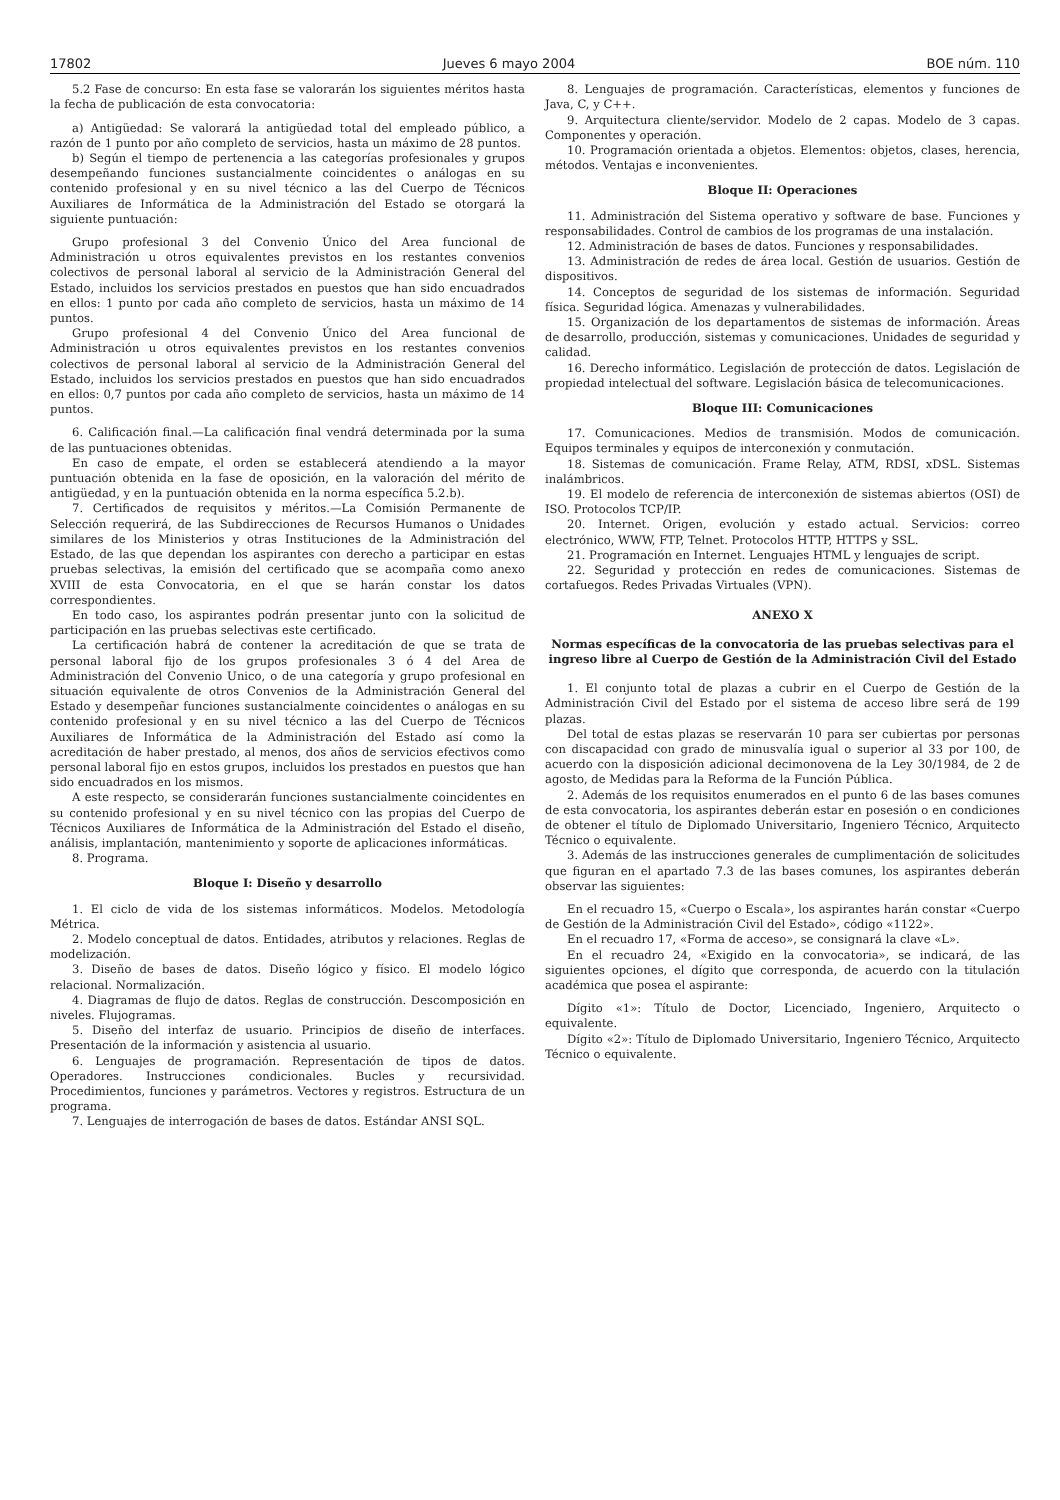17802 Jueves 6 mayo 2004 BOE núm. 110
5.2 Fase de concurso: En esta fase se valorarán los siguientes méritos hasta la fecha de publicación de esta convocatoria:
a) Antigüedad: Se valorará la antigüedad total del empleado público, a razón de 1 punto por año completo de servicios, hasta un máximo de 28 puntos.
b) Según el tiempo de pertenencia a las categorías profesionales y grupos desempeñando funciones sustancialmente coincidentes o análogas en su contenido profesional y en su nivel técnico a las del Cuerpo de Técnicos Auxiliares de Informática de la Administración del Estado se otorgará la siguiente puntuación:
Grupo profesional 3 del Convenio Único del Area funcional de Administración u otros equivalentes previstos en los restantes convenios colectivos de personal laboral al servicio de la Administración General del Estado, incluidos los servicios prestados en puestos que han sido encuadrados en ellos: 1 punto por cada año completo de servicios, hasta un máximo de 14 puntos.
Grupo profesional 4 del Convenio Único del Area funcional de Administración u otros equivalentes previstos en los restantes convenios colectivos de personal laboral al servicio de la Administración General del Estado, incluidos los servicios prestados en puestos que han sido encuadrados en ellos: 0,7 puntos por cada año completo de servicios, hasta un máximo de 14 puntos.
6. Calificación final.—La calificación final vendrá determinada por la suma de las puntuaciones obtenidas.
En caso de empate, el orden se establecerá atendiendo a la mayor puntuación obtenida en la fase de oposición, en la valoración del mérito de antigüedad, y en la puntuación obtenida en la norma específica 5.2.b).
7. Certificados de requisitos y méritos.—La Comisión Permanente de Selección requerirá, de las Subdirecciones de Recursos Humanos o Unidades similares de los Ministerios y otras Instituciones de la Administración del Estado, de las que dependan los aspirantes con derecho a participar en estas pruebas selectivas, la emisión del certificado que se acompaña como anexo XVIII de esta Convocatoria, en el que se harán constar los datos correspondientes.
En todo caso, los aspirantes podrán presentar junto con la solicitud de participación en las pruebas selectivas este certificado.
La certificación habrá de contener la acreditación de que se trata de personal laboral fijo de los grupos profesionales 3 ó 4 del Area de Administración del Convenio Unico, o de una categoría y grupo profesional en situación equivalente de otros Convenios de la Administración General del Estado y desempeñar funciones sustancialmente coincidentes o análogas en su contenido profesional y en su nivel técnico a las del Cuerpo de Técnicos Auxiliares de Informática de la Administración del Estado así como la acreditación de haber prestado, al menos, dos años de servicios efectivos como personal laboral fijo en estos grupos, incluidos los prestados en puestos que han sido encuadrados en los mismos.
A este respecto, se considerarán funciones sustancialmente coincidentes en su contenido profesional y en su nivel técnico con las propias del Cuerpo de Técnicos Auxiliares de Informática de la Administración del Estado el diseño, análisis, implantación, mantenimiento y soporte de aplicaciones informáticas.
8. Programa.
Bloque I: Diseño y desarrollo
1. El ciclo de vida de los sistemas informáticos. Modelos. Metodología Métrica.
2. Modelo conceptual de datos. Entidades, atributos y relaciones. Reglas de modelización.
3. Diseño de bases de datos. Diseño lógico y físico. El modelo lógico relacional. Normalización.
4. Diagramas de flujo de datos. Reglas de construcción. Descomposición en niveles. Flujogramas.
5. Diseño del interfaz de usuario. Principios de diseño de interfaces. Presentación de la información y asistencia al usuario.
6. Lenguajes de programación. Representación de tipos de datos. Operadores. Instrucciones condicionales. Bucles y recursividad. Procedimientos, funciones y parámetros. Vectores y registros. Estructura de un programa.
7. Lenguajes de interrogación de bases de datos. Estándar ANSI SQL.
8. Lenguajes de programación. Características, elementos y funciones de Java, C, y C++.
9. Arquitectura cliente/servidor. Modelo de 2 capas. Modelo de 3 capas. Componentes y operación.
10. Programación orientada a objetos. Elementos: objetos, clases, herencia, métodos. Ventajas e inconvenientes.
Bloque II: Operaciones
11. Administración del Sistema operativo y software de base. Funciones y responsabilidades. Control de cambios de los programas de una instalación.
12. Administración de bases de datos. Funciones y responsabilidades.
13. Administración de redes de área local. Gestión de usuarios. Gestión de dispositivos.
14. Conceptos de seguridad de los sistemas de información. Seguridad física. Seguridad lógica. Amenazas y vulnerabilidades.
15. Organización de los departamentos de sistemas de información. Áreas de desarrollo, producción, sistemas y comunicaciones. Unidades de seguridad y calidad.
16. Derecho informático. Legislación de protección de datos. Legislación de propiedad intelectual del software. Legislación básica de telecomunicaciones.
Bloque III: Comunicaciones
17. Comunicaciones. Medios de transmisión. Modos de comunicación. Equipos terminales y equipos de interconexión y conmutación.
18. Sistemas de comunicación. Frame Relay, ATM, RDSI, xDSL. Sistemas inalámbricos.
19. El modelo de referencia de interconexión de sistemas abiertos (OSI) de ISO. Protocolos TCP/IP.
20. Internet. Origen, evolución y estado actual. Servicios: correo electrónico, WWW, FTP, Telnet. Protocolos HTTP, HTTPS y SSL.
21. Programación en Internet. Lenguajes HTML y lenguajes de script.
22. Seguridad y protección en redes de comunicaciones. Sistemas de cortafuegos. Redes Privadas Virtuales (VPN).
ANEXO X
Normas específicas de la convocatoria de las pruebas selectivas para el ingreso libre al Cuerpo de Gestión de la Administración Civil del Estado
1. El conjunto total de plazas a cubrir en el Cuerpo de Gestión de la Administración Civil del Estado por el sistema de acceso libre será de 199 plazas.
Del total de estas plazas se reservarán 10 para ser cubiertas por personas con discapacidad con grado de minusvalía igual o superior al 33 por 100, de acuerdo con la disposición adicional decimonovena de la Ley 30/1984, de 2 de agosto, de Medidas para la Reforma de la Función Pública.
2. Además de los requisitos enumerados en el punto 6 de las bases comunes de esta convocatoria, los aspirantes deberán estar en posesión o en condiciones de obtener el título de Diplomado Universitario, Ingeniero Técnico, Arquitecto Técnico o equivalente.
3. Además de las instrucciones generales de cumplimentación de solicitudes que figuran en el apartado 7.3 de las bases comunes, los aspirantes deberán observar las siguientes:
En el recuadro 15, «Cuerpo o Escala», los aspirantes harán constar «Cuerpo de Gestión de la Administración Civil del Estado», código «1122».
En el recuadro 17, «Forma de acceso», se consignará la clave «L».
En el recuadro 24, «Exigido en la convocatoria», se indicará, de las siguientes opciones, el dígito que corresponda, de acuerdo con la titulación académica que posea el aspirante:
Dígito «1»: Título de Doctor, Licenciado, Ingeniero, Arquitecto o equivalente.
Dígito «2»: Título de Diplomado Universitario, Ingeniero Técnico, Arquitecto Técnico o equivalente.